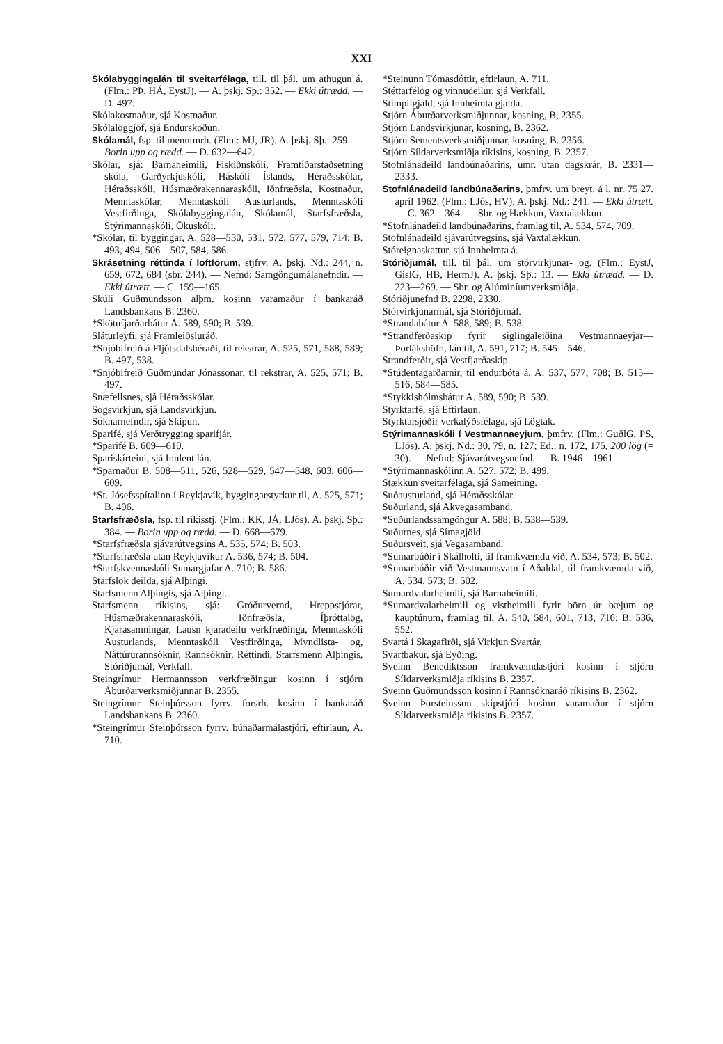XXI
Skólabyggingalán til sveitarfélaga, till. til þál. um athugun á. (Flm.: PÞ, HÁ, EystJ). — A. þskj. Sþ.: 352. — Ekki útrædd. — D. 497.
Skólakostnaður, sjá Kostnaður.
Skólalöggjöf, sjá Endurskoðun.
Skólamál, fsp. til menntmrh. (Flm.: MJ, JR). A. þskj. Sþ.: 259. — Borin upp og rædd. — D. 632—642.
Skólar, sjá: Barnaheimili, Fiskiðnskóli, Framtíðarstaðsetning skóla, Garðyrkjuskóli, Háskóli Íslands, Héraðsskólar, Héraðsskóli, Húsmæðrakennaraskóli, Iðnfræðsla, Kostnaður, Menntaskólar, Menntaskóli Austurlands, Menntaskóli Vestfirðinga, Skólabyggingalán, Skólamál, Starfsfræðsla, Stýrimannaskóli, Ökuskóli.
*Skólar, til byggingar, A. 528—530, 531, 572, 577, 579, 714; B. 493, 494, 506—507, 584, 586.
Skrásetning réttinda í loftförum, stjfrv. A. þskj. Nd.: 244, n. 659, 672, 684 (sbr. 244). — Nefnd: Samgöngumálanefndir. — Ekki útrætt. — C. 159—165.
Skúli Guðmundsson alþm. kosinn varamaður í bankaráð Landsbankans B. 2360.
*Skötufjarðarbátur A. 589, 590; B. 539.
Sláturleyfi, sjá Framleiðsluráð.
*Snjóbifreið á Fljótsdalshéraði, til rekstrar, A. 525, 571, 588, 589; B. 497, 538.
*Snjóbifreið Guðmundar Jónassonar, til rekstrar, A. 525, 571; B. 497.
Snæfellsnes, sjá Héraðsskólar.
Sogsvirkjun, sjá Landsvirkjun.
Sóknarnefndir, sjá Skipun.
Sparifé, sjá Verðtrygging sparifjár.
*Sparifé B. 609—610.
Spariskírteini, sjá Innlent lán.
*Sparnaður B. 508—511, 526, 528—529, 547—548, 603, 606—609.
*St. Jósefsspítalinn í Reykjavík, byggingarstyrkur til, A. 525, 571; B. 496.
Starfsfræðsla, fsp. til ríkisstj. (Flm.: KK, JÁ, LJós). A. þskj. Sþ.: 384. — Borin upp og rædd. — D. 668—679.
*Starfsfræðsla sjávarútvegsins A. 535, 574; B. 503.
*Starfsfræðsla utan Reykjavíkur A. 536, 574; B. 504.
*Starfskvennaskóli Sumargjafar A. 710; B. 586.
Starfslok deilda, sjá Alþingi.
Starfsmenn Alþingis, sjá Alþingi.
Starfsmenn ríkisins, sjá: Gróðurvernd, Hreppstjórar, Húsmæðrakennaraskóli, Iðnfræðsla, Íþróttalög, Kjarasamningar, Lausn kjaradeilu verkfræðinga, Menntaskóli Austurlands, Menntaskóli Vestfirðinga, Myndlista- og, Náttúrurannsóknir, Rannsóknir, Réttindi, Starfsmenn Alþingis, Stóriðjumál, Verkfall.
Steingrímur Hermannsson verkfræðingur kosinn í stjórn Áburðarverksmiðjunnar B. 2355.
Steingrímur Steinþórsson fyrrv. forsrh. kosinn í bankaráð Landsbankans B. 2360.
*Steingrímur Steinþórsson fyrrv. búnaðarmálastjóri, eftirlaun, A. 710.
*Steinunn Tómasdóttir, eftirlaun, A. 711.
Stéttarfélög og vinnudeilur, sjá Verkfall.
Stimpilgjald, sjá Innheimta gjalda.
Stjórn Áburðarverksmiðjunnar, kosning, B, 2355.
Stjórn Landsvirkjunar, kosning, B. 2362.
Stjórn Sementsverksmiðjunnar, kosning, B. 2356.
Stjórn Síldarverksmiðja ríkisins, kosning, B. 2357.
Stofnlánadeild landbúnaðarins, umr. utan dagskrár, B. 2331—2333.
Stofnlánadeild landbúnaðarins, þmfrv. um breyt. á l. nr. 75 27. apríl 1962. (Flm.: LJós, HV). A. þskj. Nd.: 241. — Ekki útrætt. — C. 362—364. — Sbr. og Hækkun, Vaxtalækkun.
*Stofnlánadeild landbúnaðarins, framlag til, A. 534, 574, 709.
Stofnlánadeild sjávarútvegsins, sjá Vaxtalækkun.
Stóreignaskattur, sjá Innheimta á.
Stóriðjumál, till. til þál. um stórvirkjunar- og. (Flm.: EystJ, GíslG, HB, HermJ). A. þskj. Sþ.: 13. — Ekki útrædd. — D. 223—269. — Sbr. og Alúmíníumverksmiðja.
Stóriðjunefnd B. 2298, 2330.
Stórvirkjunarmál, sjá Stóriðjumál.
*Strandabátur A. 588, 589; B. 538.
*Strandferðaskip fyrir siglingaleiðina Vestmannaeyjar—Þorlákshöfn, lán til, A. 591, 717; B. 545—546.
Strandferðir, sjá Vestfjarðaskip.
*Stúdentagarðarnir, til endurbóta á, A. 537, 577, 708; B. 515—516, 584—585.
*Stykkishólmsbátur A. 589, 590; B. 539.
Styrktarfé, sjá Eftirlaun.
Styrktarsjóðir verkalýðsfélaga, sjá Lögtak.
Stýrimannaskóli í Vestmannaeyjum, þmfrv. (Flm.: GuðlG, PS, LJós). A. þskj. Nd.: 30, 79, n. 127; Ed.: n. 172, 175, 200 lög (= 30). — Nefnd: Sjávarútvegsnefnd. — B. 1946—1961.
*Stýrimannaskólinn A. 527, 572; B. 499.
Stækkun sveitarfélaga, sjá Sameining.
Suðausturland, sjá Héraðsskólar.
Suðurland, sjá Akvegasamband.
*Suðurlandssamgöngur A. 588; B. 538—539.
Suðurnes, sjá Símagjöld.
Suðursveit, sjá Vegasamband.
*Sumarbúðir í Skálholti, til framkvæmda við, A. 534, 573; B. 502.
*Sumarbúðir við Vestmannsvatn í Aðaldal, til framkvæmda við, A. 534, 573; B. 502.
Sumardvalarheimili, sjá Barnaheimili.
*Sumardvalarheimili og vistheimili fyrir börn úr bæjum og kauptúnum, framlag til, A. 540, 584, 601, 713, 716; B. 536, 552.
Svartá í Skagafirði, sjá Virkjun Svartár.
Svartbakur, sjá Eyðing.
Sveinn Benediktsson framkvæmdastjóri kosinn í stjórn Síldarverksmiðja ríkisins B. 2357.
Sveinn Guðmundsson kosinn í Rannsóknaráð ríkisins B. 2362.
Sveinn Þorsteinsson skipstjóri kosinn varamaður í stjórn Síldarverksmiðja ríkisins B. 2357.